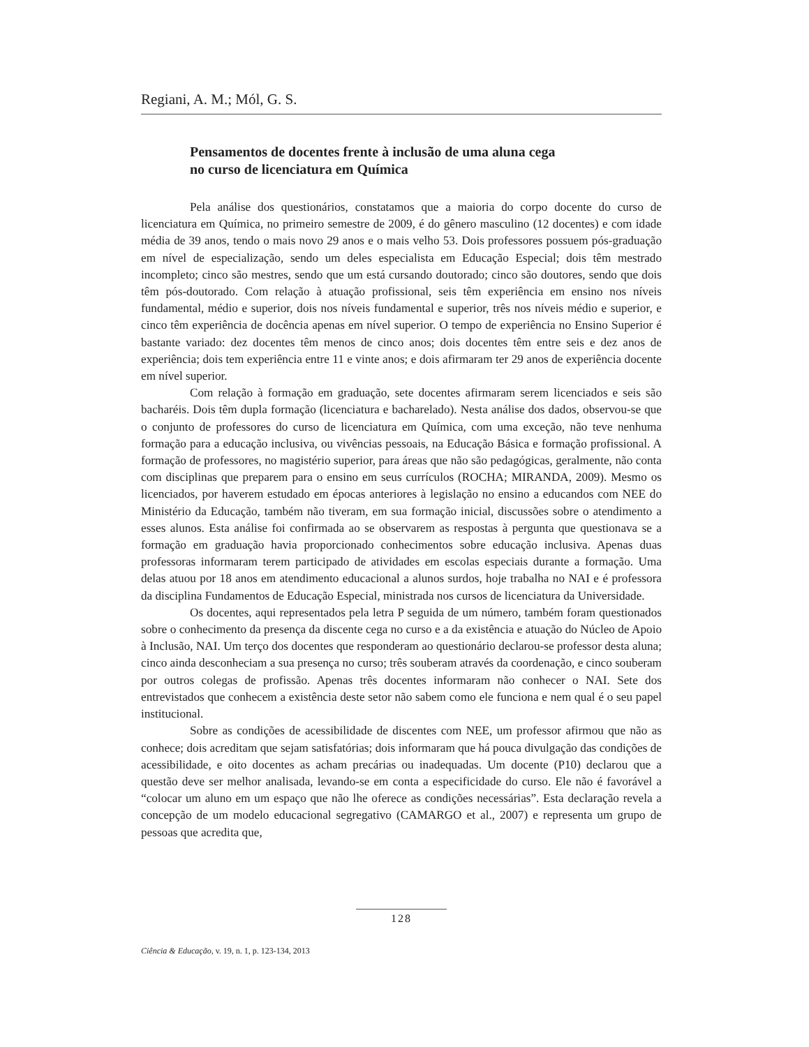Regiani, A. M.; Mól, G. S.
Pensamentos de docentes frente à inclusão de uma aluna cega
no curso de licenciatura em Química
Pela análise dos questionários, constatamos que a maioria do corpo docente do curso de licenciatura em Química, no primeiro semestre de 2009, é do gênero masculino (12 docentes) e com idade média de 39 anos, tendo o mais novo 29 anos e o mais velho 53. Dois professores possuem pós-graduação em nível de especialização, sendo um deles especialista em Educação Especial; dois têm mestrado incompleto; cinco são mestres, sendo que um está cursando doutorado; cinco são doutores, sendo que dois têm pós-doutorado. Com relação à atuação profissional, seis têm experiência em ensino nos níveis fundamental, médio e superior, dois nos níveis fundamental e superior, três nos níveis médio e superior, e cinco têm experiência de docência apenas em nível superior. O tempo de experiência no Ensino Superior é bastante variado: dez docentes têm menos de cinco anos; dois docentes têm entre seis e dez anos de experiência; dois tem experiência entre 11 e vinte anos; e dois afirmaram ter 29 anos de experiência docente em nível superior.
Com relação à formação em graduação, sete docentes afirmaram serem licenciados e seis são bacharéis. Dois têm dupla formação (licenciatura e bacharelado). Nesta análise dos dados, observou-se que o conjunto de professores do curso de licenciatura em Química, com uma exceção, não teve nenhuma formação para a educação inclusiva, ou vivências pessoais, na Educação Básica e formação profissional. A formação de professores, no magistério superior, para áreas que não são pedagógicas, geralmente, não conta com disciplinas que preparem para o ensino em seus currículos (ROCHA; MIRANDA, 2009). Mesmo os licenciados, por haverem estudado em épocas anteriores à legislação no ensino a educandos com NEE do Ministério da Educação, também não tiveram, em sua formação inicial, discussões sobre o atendimento a esses alunos. Esta análise foi confirmada ao se observarem as respostas à pergunta que questionava se a formação em graduação havia proporcionado conhecimentos sobre educação inclusiva. Apenas duas professoras informaram terem participado de atividades em escolas especiais durante a formação. Uma delas atuou por 18 anos em atendimento educacional a alunos surdos, hoje trabalha no NAI e é professora da disciplina Fundamentos de Educação Especial, ministrada nos cursos de licenciatura da Universidade.
Os docentes, aqui representados pela letra P seguida de um número, também foram questionados sobre o conhecimento da presença da discente cega no curso e a da existência e atuação do Núcleo de Apoio à Inclusão, NAI. Um terço dos docentes que responderam ao questionário declarou-se professor desta aluna; cinco ainda desconheciam a sua presença no curso; três souberam através da coordenação, e cinco souberam por outros colegas de profissão. Apenas três docentes informaram não conhecer o NAI. Sete dos entrevistados que conhecem a existência deste setor não sabem como ele funciona e nem qual é o seu papel institucional.
Sobre as condições de acessibilidade de discentes com NEE, um professor afirmou que não as conhece; dois acreditam que sejam satisfatórias; dois informaram que há pouca divulgação das condições de acessibilidade, e oito docentes as acham precárias ou inadequadas. Um docente (P10) declarou que a questão deve ser melhor analisada, levando-se em conta a especificidade do curso. Ele não é favorável a “colocar um aluno em um espaço que não lhe oferece as condições necessárias”. Esta declaração revela a concepção de um modelo educacional segregativo (CAMARGO et al., 2007) e representa um grupo de pessoas que acredita que,
128
Ciência & Educação, v. 19, n. 1, p. 123-134, 2013